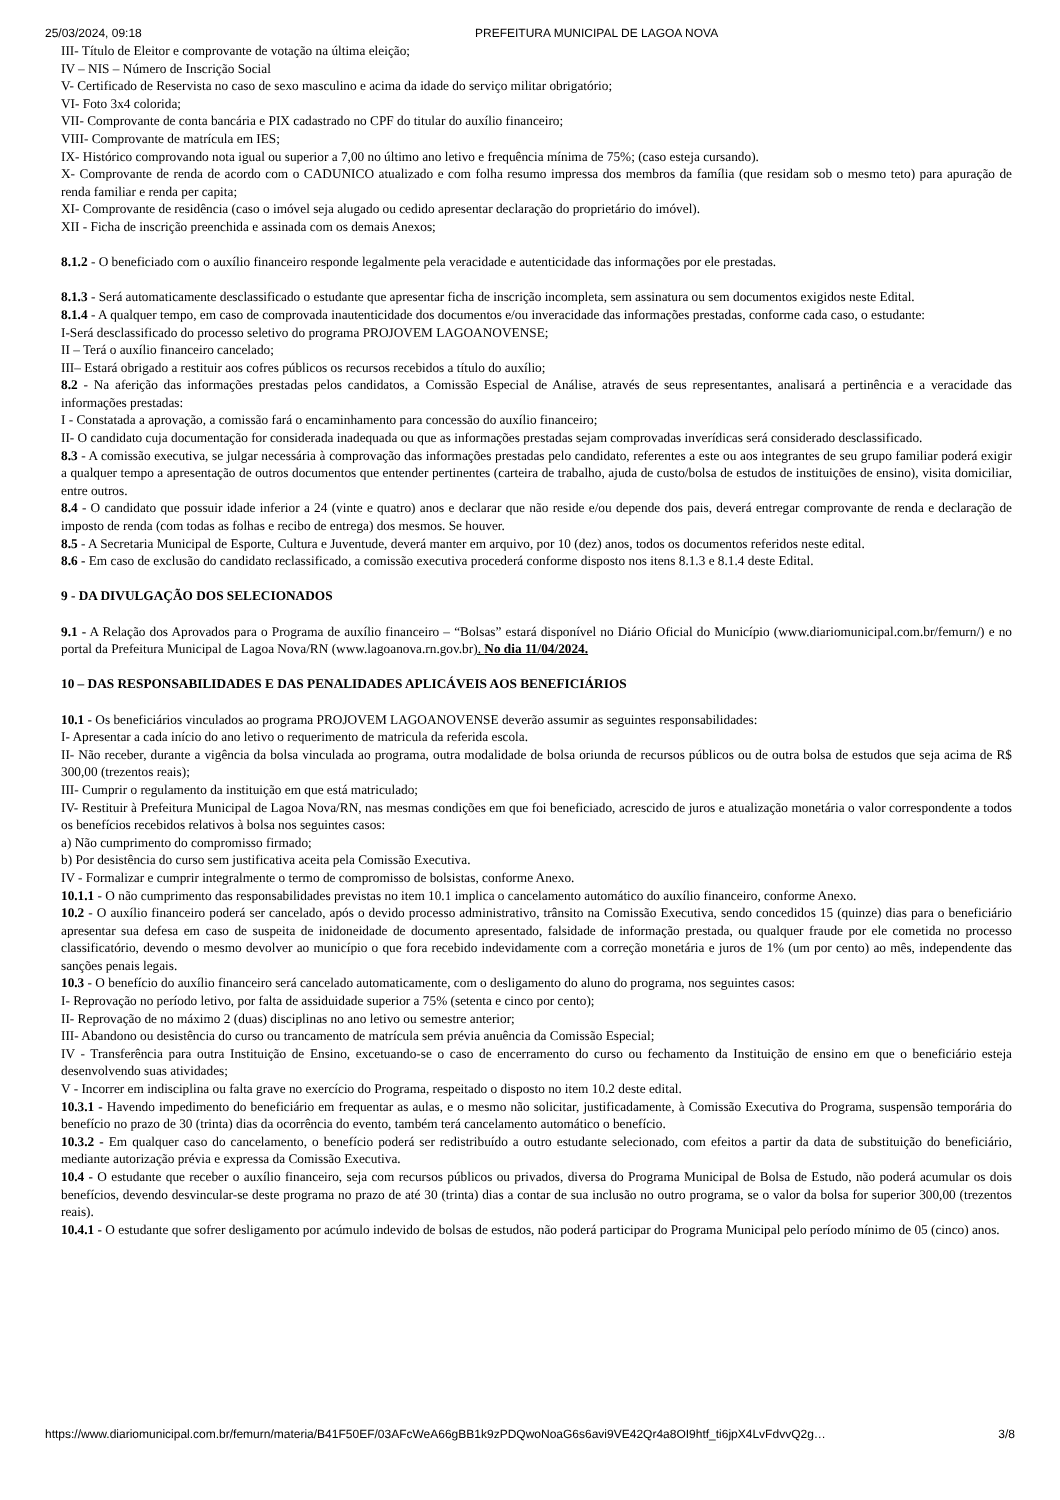25/03/2024, 09:18 PREFEITURA MUNICIPAL DE LAGOA NOVA
III- Título de Eleitor e comprovante de votação na última eleição;
IV – NIS – Número de Inscrição Social
V- Certificado de Reservista no caso de sexo masculino e acima da idade do serviço militar obrigatório;
VI- Foto 3x4 colorida;
VII- Comprovante de conta bancária e PIX cadastrado no CPF do titular do auxílio financeiro;
VIII- Comprovante de matrícula em IES;
IX- Histórico comprovando nota igual ou superior a 7,00 no último ano letivo e frequência mínima de 75%; (caso esteja cursando).
X- Comprovante de renda de acordo com o CADUNICO atualizado e com folha resumo impressa dos membros da família (que residam sob o mesmo teto) para apuração de renda familiar e renda per capita;
XI- Comprovante de residência (caso o imóvel seja alugado ou cedido apresentar declaração do proprietário do imóvel).
XII - Ficha de inscrição preenchida e assinada com os demais Anexos;
8.1.2 - O beneficiado com o auxílio financeiro responde legalmente pela veracidade e autenticidade das informações por ele prestadas.
8.1.3 - Será automaticamente desclassificado o estudante que apresentar ficha de inscrição incompleta, sem assinatura ou sem documentos exigidos neste Edital.
8.1.4 - A qualquer tempo, em caso de comprovada inautenticidade dos documentos e/ou inveracidade das informações prestadas, conforme cada caso, o estudante:
I-Será desclassificado do processo seletivo do programa PROJOVEM LAGOANOVENSE;
II – Terá o auxílio financeiro cancelado;
III– Estará obrigado a restituir aos cofres públicos os recursos recebidos a título do auxílio;
8.2 - Na aferição das informações prestadas pelos candidatos, a Comissão Especial de Análise, através de seus representantes, analisará a pertinência e a veracidade das informações prestadas:
I - Constatada a aprovação, a comissão fará o encaminhamento para concessão do auxílio financeiro;
II- O candidato cuja documentação for considerada inadequada ou que as informações prestadas sejam comprovadas inverídicas será considerado desclassificado.
8.3 - A comissão executiva, se julgar necessária à comprovação das informações prestadas pelo candidato, referentes a este ou aos integrantes de seu grupo familiar poderá exigir a qualquer tempo a apresentação de outros documentos que entender pertinentes (carteira de trabalho, ajuda de custo/bolsa de estudos de instituições de ensino), visita domiciliar, entre outros.
8.4 - O candidato que possuir idade inferior a 24 (vinte e quatro) anos e declarar que não reside e/ou depende dos pais, deverá entregar comprovante de renda e declaração de imposto de renda (com todas as folhas e recibo de entrega) dos mesmos. Se houver.
8.5 - A Secretaria Municipal de Esporte, Cultura e Juventude, deverá manter em arquivo, por 10 (dez) anos, todos os documentos referidos neste edital.
8.6 - Em caso de exclusão do candidato reclassificado, a comissão executiva procederá conforme disposto nos itens 8.1.3 e 8.1.4 deste Edital.
9 - DA DIVULGAÇÃO DOS SELECIONADOS
9.1 - A Relação dos Aprovados para o Programa de auxílio financeiro – “Bolsas” estará disponível no Diário Oficial do Município (www.diariomunicipal.com.br/femurn/) e no portal da Prefeitura Municipal de Lagoa Nova/RN (www.lagoanova.rn.gov.br). No dia 11/04/2024.
10 – DAS RESPONSABILIDADES E DAS PENALIDADES APLICÁVEIS AOS BENEFICIÁRIOS
10.1 - Os beneficiários vinculados ao programa PROJOVEM LAGOANOVENSE deverão assumir as seguintes responsabilidades:
I- Apresentar a cada início do ano letivo o requerimento de matricula da referida escola.
II- Não receber, durante a vigência da bolsa vinculada ao programa, outra modalidade de bolsa oriunda de recursos públicos ou de outra bolsa de estudos que seja acima de R$ 300,00 (trezentos reais);
III- Cumprir o regulamento da instituição em que está matriculado;
IV- Restituir à Prefeitura Municipal de Lagoa Nova/RN, nas mesmas condições em que foi beneficiado, acrescido de juros e atualização monetária o valor correspondente a todos os benefícios recebidos relativos à bolsa nos seguintes casos:
a) Não cumprimento do compromisso firmado;
b) Por desistência do curso sem justificativa aceita pela Comissão Executiva.
IV - Formalizar e cumprir integralmente o termo de compromisso de bolsistas, conforme Anexo.
10.1.1 - O não cumprimento das responsabilidades previstas no item 10.1 implica o cancelamento automático do auxílio financeiro, conforme Anexo.
10.2 - O auxílio financeiro poderá ser cancelado, após o devido processo administrativo, trânsito na Comissão Executiva, sendo concedidos 15 (quinze) dias para o beneficiário apresentar sua defesa em caso de suspeita de inidoneidade de documento apresentado, falsidade de informação prestada, ou qualquer fraude por ele cometida no processo classificatório, devendo o mesmo devolver ao município o que fora recebido indevidamente com a correção monetária e juros de 1% (um por cento) ao mês, independente das sanções penais legais.
10.3 - O benefício do auxílio financeiro será cancelado automaticamente, com o desligamento do aluno do programa, nos seguintes casos:
I- Reprovação no período letivo, por falta de assiduidade superior a 75% (setenta e cinco por cento);
II- Reprovação de no máximo 2 (duas) disciplinas no ano letivo ou semestre anterior;
III- Abandono ou desistência do curso ou trancamento de matrícula sem prévia anuência da Comissão Especial;
IV - Transferência para outra Instituição de Ensino, excetuando-se o caso de encerramento do curso ou fechamento da Instituição de ensino em que o beneficiário esteja desenvolvendo suas atividades;
V - Incorrer em indisciplina ou falta grave no exercício do Programa, respeitado o disposto no item 10.2 deste edital.
10.3.1 - Havendo impedimento do beneficiário em frequentar as aulas, e o mesmo não solicitar, justificadamente, à Comissão Executiva do Programa, suspensão temporária do benefício no prazo de 30 (trinta) dias da ocorrência do evento, também terá cancelamento automático o benefício.
10.3.2 - Em qualquer caso do cancelamento, o benefício poderá ser redistribuído a outro estudante selecionado, com efeitos a partir da data de substituição do beneficiário, mediante autorização prévia e expressa da Comissão Executiva.
10.4 - O estudante que receber o auxílio financeiro, seja com recursos públicos ou privados, diversa do Programa Municipal de Bolsa de Estudo, não poderá acumular os dois benefícios, devendo desvincular-se deste programa no prazo de até 30 (trinta) dias a contar de sua inclusão no outro programa, se o valor da bolsa for superior 300,00 (trezentos reais).
10.4.1 - O estudante que sofrer desligamento por acúmulo indevido de bolsas de estudos, não poderá participar do Programa Municipal pelo período mínimo de 05 (cinco) anos.
https://www.diariomunicipal.com.br/femurn/materia/B41F50EF/03AFcWeA66gBB1k9zPDQwoNoaG6s6avi9VE42Qr4a8OI9htf_ti6jpX4LvFdvvQ2g… 3/8